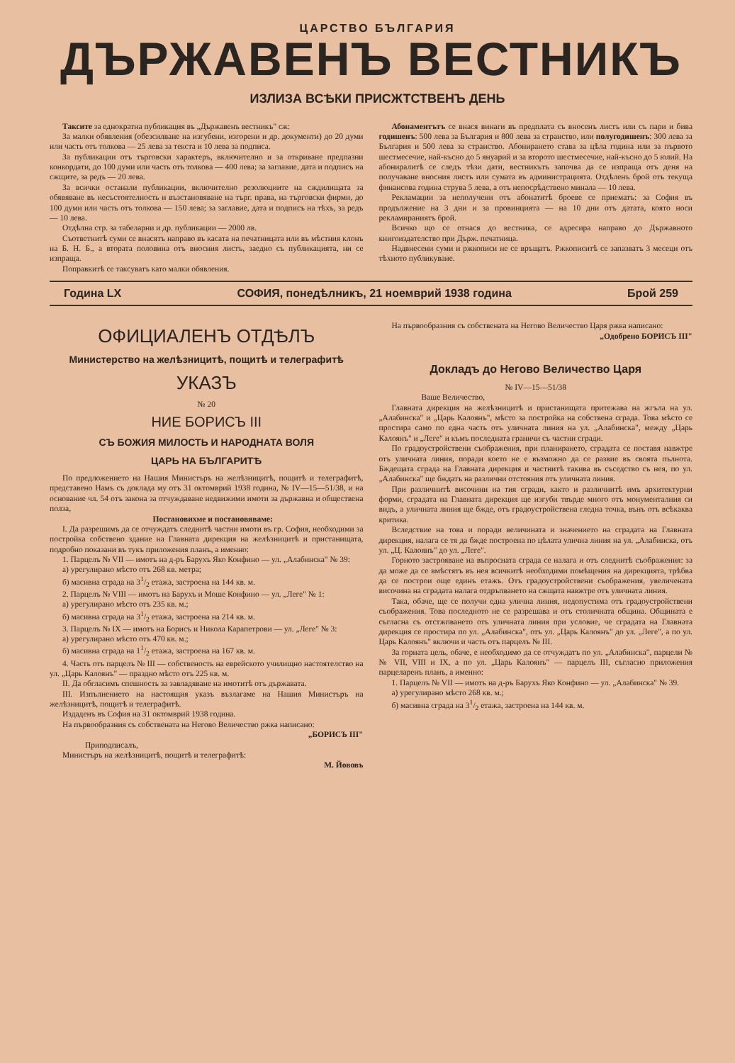ЦАРСТВО БЪЛГАРИЯ
ДЪРЖАВЕНЪ ВЕСТНИКЪ
ИЗЛИЗА ВСѢКИ ПРИСЖТСТВЕНЪ ДЕНЬ
Таксите за еднократна публикация въ „Държавенъ вестникъ" сж:
За малки обявления (обезсилване на изгубени, изгорени и др. документи) до 20 думи или часть отъ толкова — 25 лева за текста и 10 лева за подписа.
За публикации отъ търговски характеръ, включително и за откриване предпазни конкордати, до 100 думи или часть отъ толкова — 400 лева; за заглавие, дата и подписъ на сжщите, за редъ — 20 лева.
За всички останали публикации, включително резолюциите на сждилищата за обявяване въ несъстоятелность и възстановяване на търг. права, на търговски фирми, до 100 думи или часть отъ толкова — 150 лева; за заглавие, дата и подписъ на тѣхъ, за редъ — 10 лева.
Отдѣлна стр. за табеларни и др. публикации — 2000 лв.
Съответнитѣ суми се внасятъ направо въ касата на печатницата или въ мѣстния клонъ на Б. Н. Б., а втората половина отъ вносния листъ, заедно съ публикацията, ни се изпраща.
Поправкитѣ се таксуватъ като малки обявления.
Абонаментътъ се внася винаги въ предплата съ вносенъ листъ или съ пари и бива годишенъ: 500 лева за България и 800 лева за странство, или полугодишенъ: 300 лева за България и 500 лева за странство. Абонирането става за цѣла година или за първото шестмесечие, най-късно до 5 януарий и за второто шестмесечие, най-късно до 5 юлий. На абониралитѣ се следъ тѣзи дати, вестникътъ започва да се изпраща отъ деня на получаване вносния листъ или сумата въ администрацията. Отдѣленъ брой отъ текуща финансова година струва 5 лева, а отъ непосрѣдствено миналa — 10 лева.
Рекламации за неполучени отъ абонатитѣ броеве се приематъ: за София въ продължение на 3 дни и за провинцията — на 10 дни отъ датата, която носи рекламираниятъ брой.
Всичко що се отнася до вестника, се адресира направо до Държавното книгоиздателство при Държ. печатница.
Надвнесени суми и ржкописи не се връщатъ. Ржкописитѣ се запазватъ 3 месеци отъ тѣхното публикуване.
Година LX СОФИЯ, понедѣлникъ, 21 ноемврий 1938 година Брой 259
ОФИЦИАЛЕНЪ ОТДѢЛЪ
Министерство на желѣзницитѣ, пощитѣ и телеграфитѣ
УКАЗЪ
№ 20
НИЕ БОРИСЪ III
СЪ БОЖИЯ МИЛОСТЬ И НАРОДНАТА ВОЛЯ
ЦАРЬ НА БЪЛГАРИТѢ
По предложението на Нашия Министъръ на желѣзницитѣ, пощитѣ и телеграфитѣ, представено Намъ съ доклада му отъ 31 октомврий 1938 година, № IV—15—51/38, и на основание чл. 54 отъ закона за отчуждаване недвижими имоти за държавна и обществена полза,
Постановихме и постановяваме:
I. Да разрешимъ да се отчуждатъ следнитѣ частни имоти въ гр. София, необходими за постройка собствено здание на Главната дирекция на желѣзницитѣ и пристанищата, подробно показани въ тукъ приложения планъ, а именно:
1. Парцелъ № VII — имотъ на д-ръ Барухъ Яко Конфино — ул. „Алабинска" № 39:
а) урегулирано мѣсто отъ 268 кв. метра;
б) масивна сграда на 31/2 етажа, застроена на 144 кв. м.
2. Парцелъ № VIII — имотъ на Барухъ и Моше Конфино — ул. „Леге" № 1:
а) урегулирано мѣсто отъ 235 кв. м.;
б) масивна сграда на 31/2 етажа, застроена на 214 кв. м.
3. Парцелъ № IX — имотъ на Борисъ и Никола Карапетрови — ул. „Леге" № 3:
а) урегулирано мѣсто отъ 470 кв. м.;
б) масивна сграда на 11/2 етажа, застроена на 167 кв. м.
4. Часть отъ парцелъ № III — собственость на еврейското училищно настоятелство на ул. „Царь Калоянъ" — праздно мѣсто отъ 225 кв. м.
II. Да обгласимъ спешность за завладяване на имотитѣ отъ държавата.
III. Изпълнението на настоящия указъ възлагаме на Нашия Министъръ на желѣзницитѣ, пощитѣ и телеграфитѣ.
Издаденъ въ София на 31 октомврий 1938 година.
На първообразния съ собствената на Негово Величество ржка написано:
„БОРИСЪ III"
Приподписалъ,
Министъръ на желѣзницитѣ, пощитѣ и телеграфитѣ:
М. Йововъ
На първообразния съ собствената на Негово Величество Царя ржка написано:
„Одобрено БОРИСЪ III"
Докладъ до Негово Величество Царя
№ IV—15—51/38
Ваше Величество,
Главната дирекция на желѣзницитѣ и пристанищата притежава на жгъла на ул. „Алабинска" и „Царь Калоянъ", мѣсто за постройка на собствена сграда. Това мѣсто се простира само по една часть отъ уличната линия на ул. „Алабинска", между „Царь Калоянъ" и „Леге" и къмъ последната граничи съ частни сгради.
По градоустройствени съображения, при планирането, сградата се поставя навжтре отъ уличната линия, поради което не е възможно да се развие въ своята пълнота. Бждещата сграда на Главната дирекция и частнитѣ такива въ съседство съ нея, по ул. „Алабинска" ще бждатъ на различни отстояния отъ уличната линия.
При различнитѣ височини на тия сгради, както и различнитѣ имъ архитектурни форми, сградата на Главната дирекция ще изгуби твърде много отъ монументалния си видъ, а уличната линия ще бжде, отъ градоустройствена гледна точка, вънъ отъ всѣкаква критика.
Вследствие на това и поради величината и значението на сградата на Главната дирекция, налага се тя да бжде построена по цѣлата улична линия на ул. „Алабинска, отъ ул. „Ц. Калоянъ" до ул. „Леге".
Горното застрояване на въпросната сграда се налага и отъ следнитѣ съображения: за да може да се вмѣстятъ въ нея всичкитѣ необходими помѣщения на дирекцията, трѣбва да се построи още единъ етажъ. Отъ градоустройствени съображения, увеличената височина на сградата налага отдръпването на сжщата навжтре отъ уличната линия.
Така, обаче, ще се получи една улична линия, недопустима отъ градоустройствени съображения. Това последното не се разрешава и отъ столичната община. Общината е съгласна съ отстжпването отъ уличната линия при условие, че сградата на Главната дирекция се простира по ул. „Алабинска", отъ ул. „Царь Калоянъ" до ул. „Леге", а по ул. Царь Калоянъ" включи и часть отъ парцелъ № III.
За горната цель, обаче, е необходимо да се отчуждатъ по ул. „Алабинска", парцели № № VII, VIII и IX, а по ул. „Царь Калоянъ" — парцелъ III, съгласно приложения парцеларенъ планъ, а именно:
1. Парцелъ № VII — имотъ на д-ръ Барухъ Яко Конфино — ул. „Алабинска" № 39.
а) урегулирано мѣсто 268 кв. м.;
б) масивна сграда на 31/2 етажа, застроена на 144 кв. м.